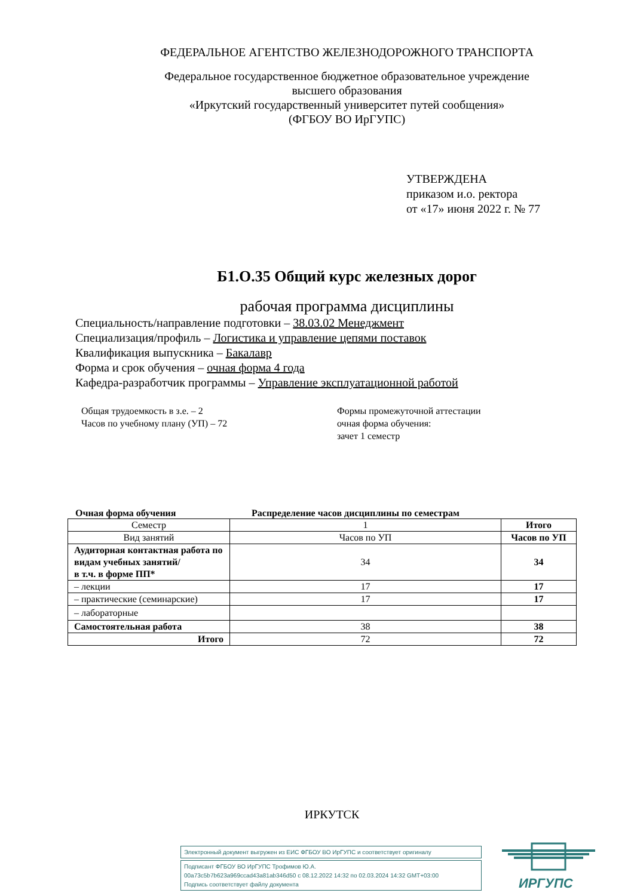ФЕДЕРАЛЬНОЕ АГЕНТСТВО ЖЕЛЕЗНОДОРОЖНОГО ТРАНСПОРТА
Федеральное государственное бюджетное образовательное учреждение
высшего образования
«Иркутский государственный университет путей сообщения»
(ФГБОУ ВО ИрГУПС)
УТВЕРЖДЕНА
приказом и.о. ректора
от «17» июня 2022 г. № 77
Б1.О.35 Общий курс железных дорог
рабочая программа дисциплины
Специальность/направление подготовки – 38.03.02 Менеджмент
Специализация/профиль – Логистика и управление цепями поставок
Квалификация выпускника – Бакалавр
Форма и срок обучения – очная форма 4 года
Кафедра-разработчик программы – Управление эксплуатационной работой
Общая трудоемкость в з.е. – 2
Часов по учебному плану (УП) – 72
Формы промежуточной аттестации
очная форма обучения:
зачет 1 семестр
Очная форма обучения Распределение часов дисциплины по семестрам
| Семестр | 1 | Итого |
| Вид занятий | Часов по УП | Часов по УП |
| Аудиторная контактная работа по видам учебных занятий/ в т.ч. в форме ПП* | 34 | 34 |
| – лекции | 17 | 17 |
| – практические (семинарские) | 17 | 17 |
| – лабораторные | | |
| Самостоятельная работа | 38 | 38 |
| Итого | 72 | 72 |
ИРКУТСК
Электронный документ выгружен из ЕИС ФГБОУ ВО ИрГУПС и соответствует оригиналу
Подписант ФГБОУ ВО ИрГУПС Трофимов Ю.А.
00a73c5b7b623a969ccad43a81ab346d50 с 08.12.2022 14:32 по 02.03.2024 14:32 GMT+03:00
Подпись соответствует файлу документа
ИРГУПС